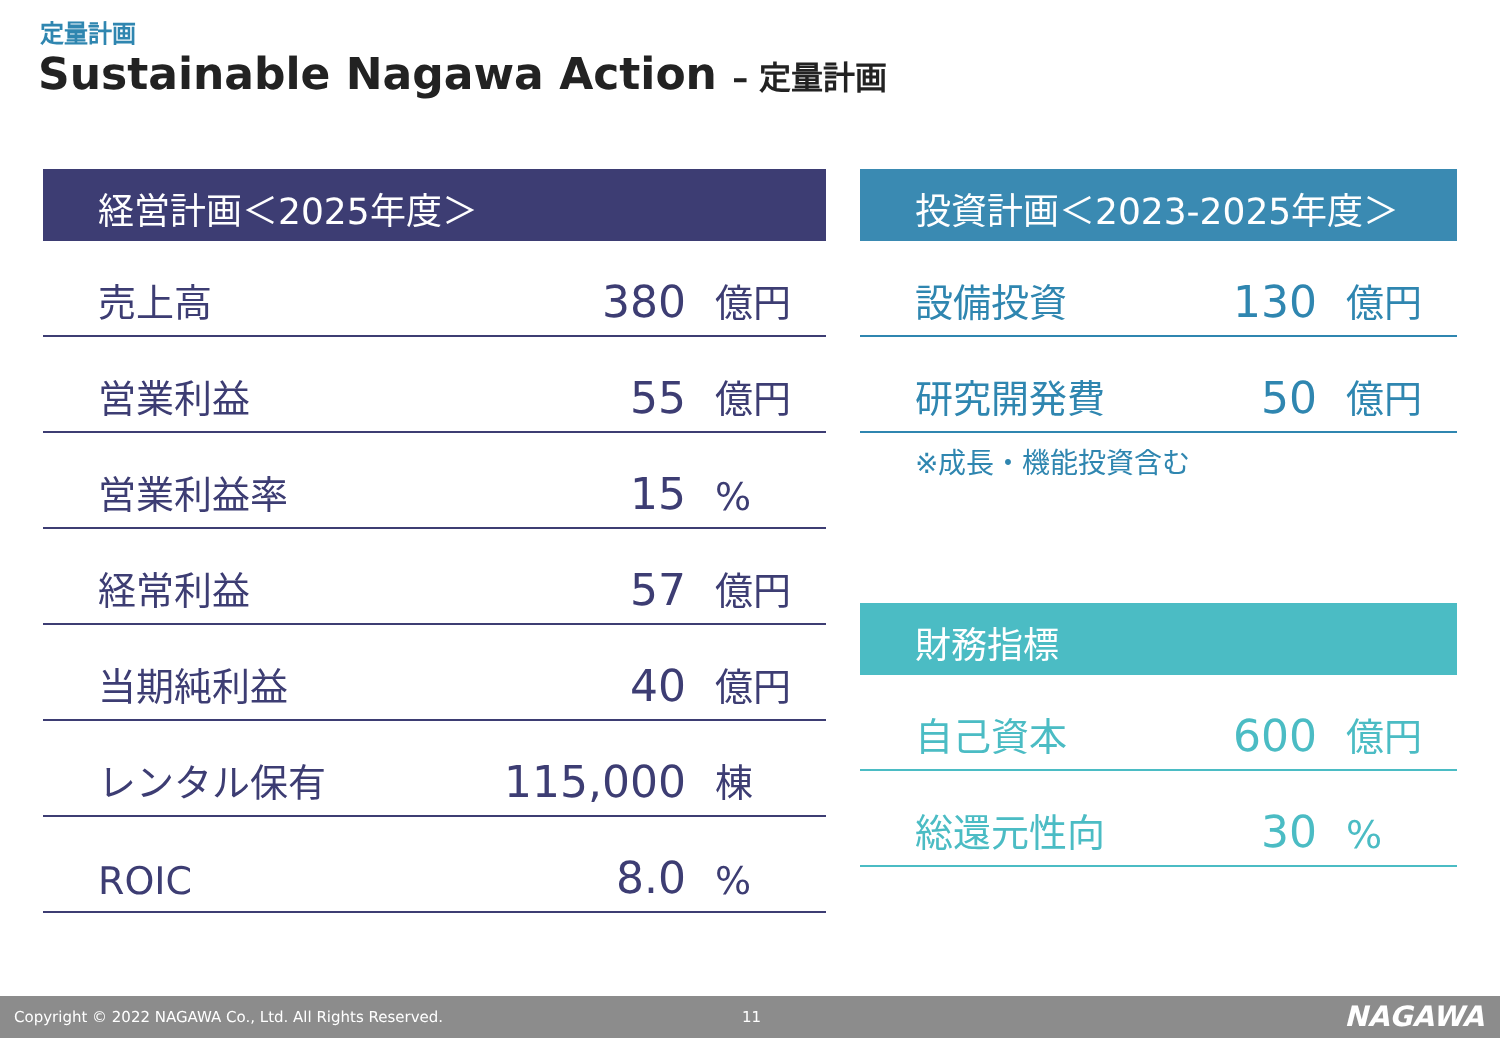定量計画
Sustainable Nagawa Action – 定量計画
経営計画＜2025年度＞
| 売上高 | 380 | 億円 |
| 営業利益 | 55 | 億円 |
| 営業利益率 | 15 | % |
| 経常利益 | 57 | 億円 |
| 当期純利益 | 40 | 億円 |
| レンタル保有 | 115,000 | 棟 |
| ROIC | 8.0 | % |
投資計画＜2023-2025年度＞
| 設備投資 | 130 | 億円 |
| 研究開発費 | 50 | 億円 |
※成長・機能投資含む
財務指標
| 自己資本 | 600 | 億円 |
| 総還元性向 | 30 | % |
Copyright © 2022 NAGAWA Co., Ltd. All Rights Reserved. 11 NAGAWA